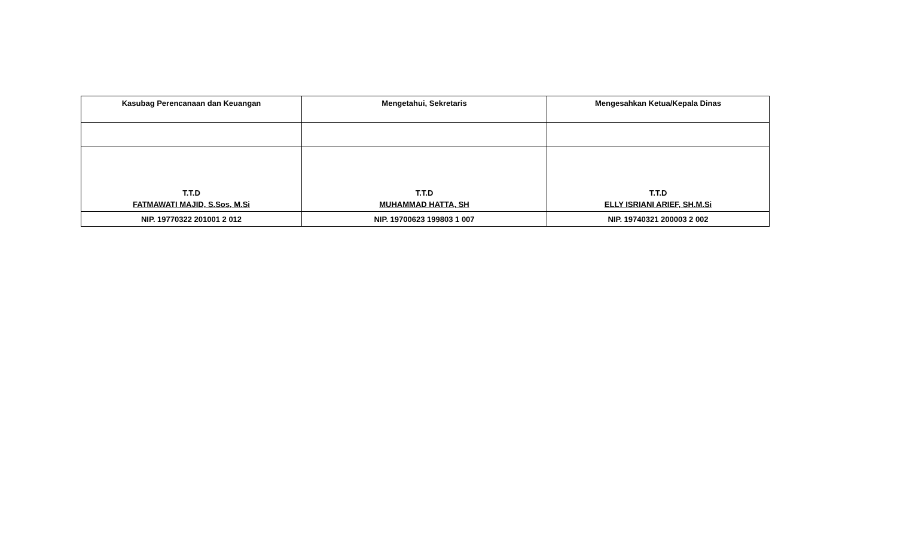| Kasubag Perencanaan dan Keuangan | Mengetahui, Sekretaris | Mengesahkan Ketua/Kepala Dinas |
| T.T.D FATMAWATI MAJID, S.Sos, M.Si | T.T.D MUHAMMAD HATTA, SH | T.T.D ELLY ISRIANI ARIEF, SH.M.Si |
| NIP. 19770322 201001 2 012 | NIP. 19700623 199803 1 007 | NIP. 19740321 200003 2 002 |